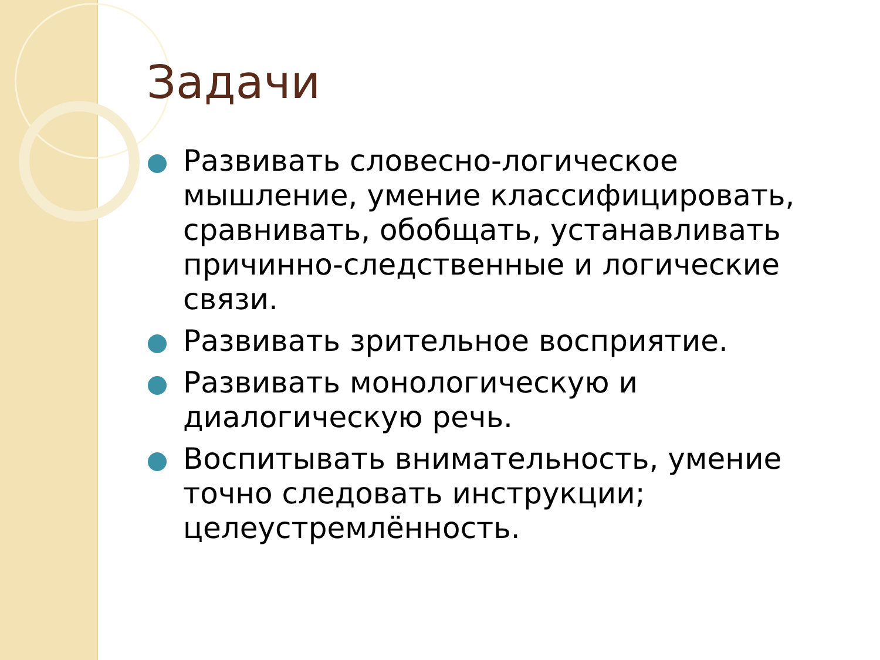Задачи
Развивать словесно-логическое мышление, умение классифицировать, сравнивать, обобщать, устанавливать причинно-следственные и логические связи.
Развивать зрительное восприятие.
Развивать монологическую и диалогическую речь.
Воспитывать внимательность, умение точно следовать инструкции; целеустремлённость.